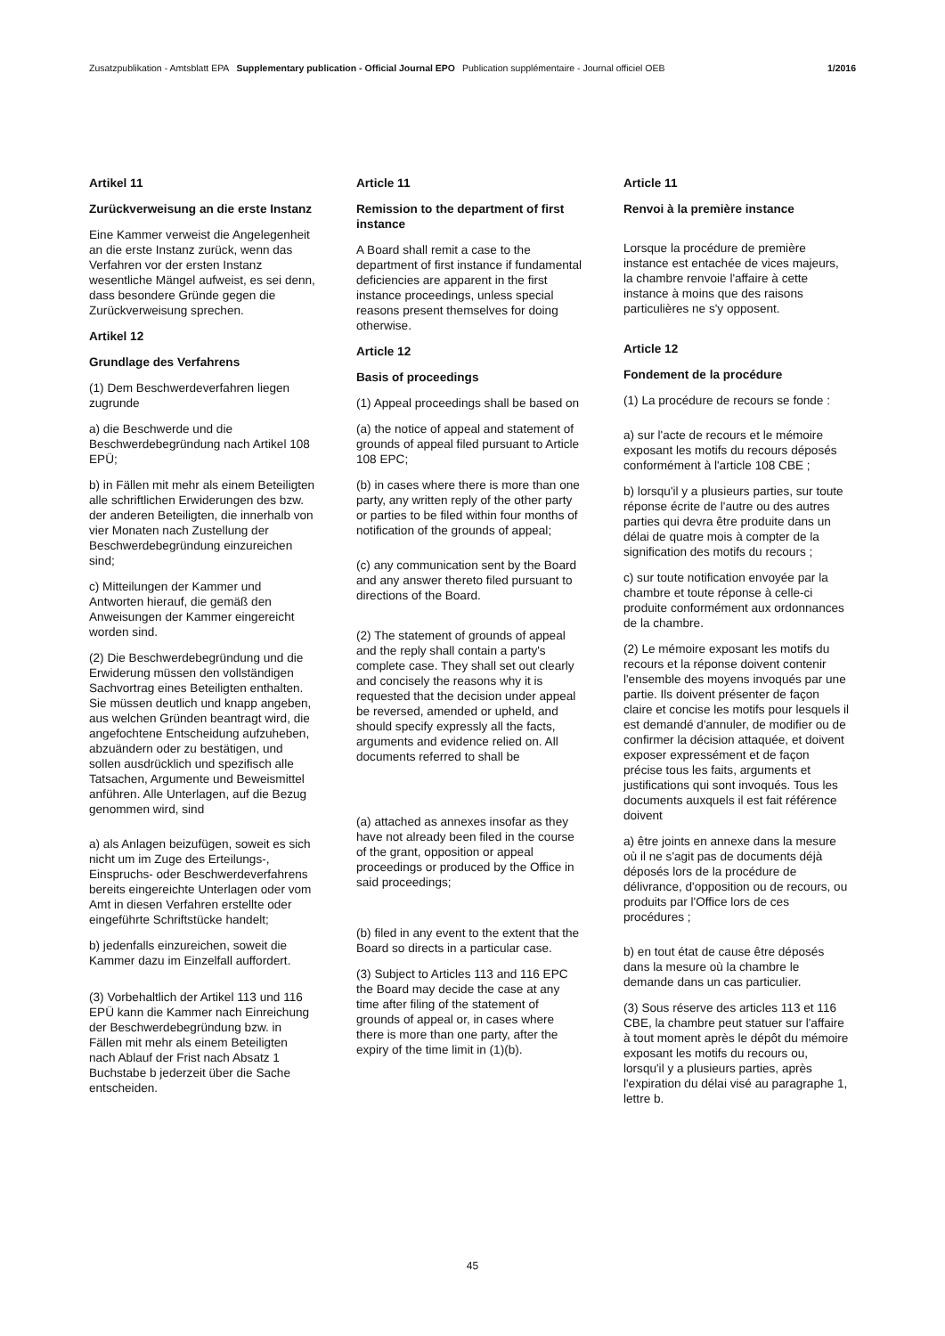Zusatzpublikation - Amtsblatt EPA Supplementary publication - Official Journal EPO Publication supplémentaire - Journal officiel OEB 1/2016
Artikel 11
Zurückverweisung an die erste Instanz
Eine Kammer verweist die Angelegenheit an die erste Instanz zurück, wenn das Verfahren vor der ersten Instanz wesentliche Mängel aufweist, es sei denn, dass besondere Gründe gegen die Zurückverweisung sprechen.
Artikel 12
Grundlage des Verfahrens
(1) Dem Beschwerdeverfahren liegen zugrunde
a) die Beschwerde und die Beschwerdebegründung nach Artikel 108 EPÜ;
b) in Fällen mit mehr als einem Beteiligten alle schriftlichen Erwiderungen des bzw. der anderen Beteiligten, die innerhalb von vier Monaten nach Zustellung der Beschwerdebegründung einzureichen sind;
c) Mitteilungen der Kammer und Antworten hierauf, die gemäß den Anweisungen der Kammer eingereicht worden sind.
(2) Die Beschwerdebegründung und die Erwiderung müssen den vollständigen Sachvortrag eines Beteiligten enthalten. Sie müssen deutlich und knapp angeben, aus welchen Gründen beantragt wird, die angefochtene Entscheidung aufzuheben, abzuändern oder zu bestätigen, und sollen ausdrücklich und spezifisch alle Tatsachen, Argumente und Beweismittel anführen. Alle Unterlagen, auf die Bezug genommen wird, sind
a) als Anlagen beizufügen, soweit es sich nicht um im Zuge des Erteilungs-, Einspruchs- oder Beschwerdeverfahrens bereits eingereichte Unterlagen oder vom Amt in diesen Verfahren erstellte oder eingeführte Schriftstücke handelt;
b) jedenfalls einzureichen, soweit die Kammer dazu im Einzelfall auffordert.
(3) Vorbehaltlich der Artikel 113 und 116 EPÜ kann die Kammer nach Einreichung der Beschwerdebegründung bzw. in Fällen mit mehr als einem Beteiligten nach Ablauf der Frist nach Absatz 1 Buchstabe b jederzeit über die Sache entscheiden.
Article 11
Remission to the department of first instance
A Board shall remit a case to the department of first instance if fundamental deficiencies are apparent in the first instance proceedings, unless special reasons present themselves for doing otherwise.
Article 12
Basis of proceedings
(1) Appeal proceedings shall be based on
(a) the notice of appeal and statement of grounds of appeal filed pursuant to Article 108 EPC;
(b) in cases where there is more than one party, any written reply of the other party or parties to be filed within four months of notification of the grounds of appeal;
(c) any communication sent by the Board and any answer thereto filed pursuant to directions of the Board.
(2) The statement of grounds of appeal and the reply shall contain a party's complete case. They shall set out clearly and concisely the reasons why it is requested that the decision under appeal be reversed, amended or upheld, and should specify expressly all the facts, arguments and evidence relied on. All documents referred to shall be
(a) attached as annexes insofar as they have not already been filed in the course of the grant, opposition or appeal proceedings or produced by the Office in said proceedings;
(b) filed in any event to the extent that the Board so directs in a particular case.
(3) Subject to Articles 113 and 116 EPC the Board may decide the case at any time after filing of the statement of grounds of appeal or, in cases where there is more than one party, after the expiry of the time limit in (1)(b).
Article 11
Renvoi à la première instance
Lorsque la procédure de première instance est entachée de vices majeurs, la chambre renvoie l'affaire à cette instance à moins que des raisons particulières ne s'y opposent.
Article 12
Fondement de la procédure
(1) La procédure de recours se fonde :
a) sur l'acte de recours et le mémoire exposant les motifs du recours déposés conformément à l'article 108 CBE ;
b) lorsqu'il y a plusieurs parties, sur toute réponse écrite de l'autre ou des autres parties qui devra être produite dans un délai de quatre mois à compter de la signification des motifs du recours ;
c) sur toute notification envoyée par la chambre et toute réponse à celle-ci produite conformément aux ordonnances de la chambre.
(2) Le mémoire exposant les motifs du recours et la réponse doivent contenir l'ensemble des moyens invoqués par une partie. Ils doivent présenter de façon claire et concise les motifs pour lesquels il est demandé d'annuler, de modifier ou de confirmer la décision attaquée, et doivent exposer expressément et de façon précise tous les faits, arguments et justifications qui sont invoqués. Tous les documents auxquels il est fait référence doivent
a) être joints en annexe dans la mesure où il ne s'agit pas de documents déjà déposés lors de la procédure de délivrance, d'opposition ou de recours, ou produits par l'Office lors de ces procédures ;
b) en tout état de cause être déposés dans la mesure où la chambre le demande dans un cas particulier.
(3) Sous réserve des articles 113 et 116 CBE, la chambre peut statuer sur l'affaire à tout moment après le dépôt du mémoire exposant les motifs du recours ou, lorsqu'il y a plusieurs parties, après l'expiration du délai visé au paragraphe 1, lettre b.
45